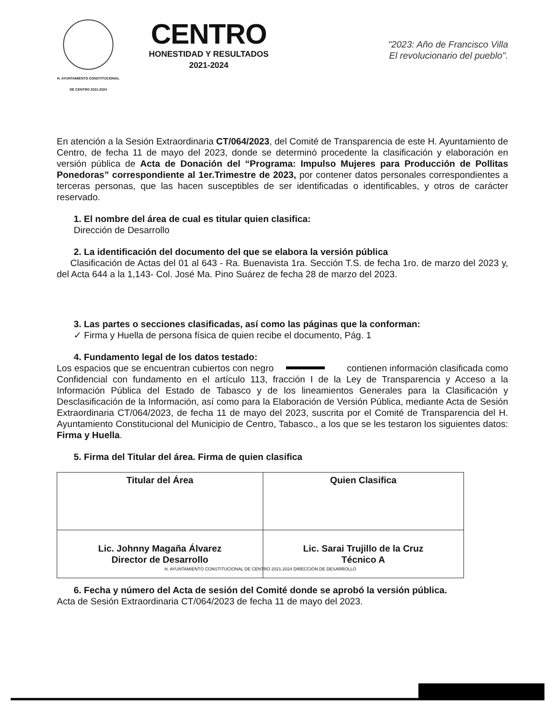H. AYUNTAMIENTO CONSTITUCIONAL
DE CENTRO 2021-2024
CENTRO
HONESTIDAD Y RESULTADOS
2021-2024
"2023: Año de Francisco Villa
El revolucionario del pueblo".
En atención a la Sesión Extraordinaria CT/064/2023, del Comité de Transparencia de este H. Ayuntamiento de Centro, de fecha 11 de mayo del 2023, donde se determinó procedente la clasificación y elaboración en versión pública de Acta de Donación del “Programa: Impulso Mujeres para Producción de Pollitas Ponedoras” correspondiente al 1er.Trimestre de 2023, por contener datos personales correspondientes a terceras personas, que las hacen susceptibles de ser identificadas o identificables, y otros de carácter reservado.
1. El nombre del área de cual es titular quien clasifica:
Dirección de Desarrollo
2. La identificación del documento del que se elabora la versión pública
Clasificación de Actas del 01 al 643 - Ra. Buenavista 1ra. Sección T.S. de fecha 1ro. de marzo del 2023 y, del Acta 644 a la 1,143- Col. José Ma. Pino Suárez de fecha 28 de marzo del 2023.
3. Las partes o secciones clasificadas, así como las páginas que la conforman:
✓ Firma y Huella de persona física de quien recibe el documento, Pág. 1
4. Fundamento legal de los datos testado:
Los espacios que se encuentran cubiertos con negro contienen información clasificada como Confidencial con fundamento en el artículo 113, fracción I de la Ley de Transparencia y Acceso a la Información Pública del Estado de Tabasco y de los lineamientos Generales para la Clasificación y Desclasificación de la Información, así como para la Elaboración de Versión Pública, mediante Acta de Sesión Extraordinaria CT/064/2023, de fecha 11 de mayo del 2023, suscrita por el Comité de Transparencia del H. Ayuntamiento Constitucional del Municipio de Centro, Tabasco., a los que se les testaron los siguientes datos: Firma y Huella.
5. Firma del Titular del área. Firma de quien clasifica
| Titular del Área | Quien Clasifica |
| Lic. Johnny Magaña Álvarez Director de Desarrollo | Lic. Sarai Trujillo de la Cruz Técnico A |
H. AYUNTAMIENTO CONSTITUCIONAL DE CENTRO 2021-2024 DIRECCIÓN DE DESARROLLO
6. Fecha y número del Acta de sesión del Comité donde se aprobó la versión pública.
Acta de Sesión Extraordinaria CT/064/2023 de fecha 11 de mayo del 2023.